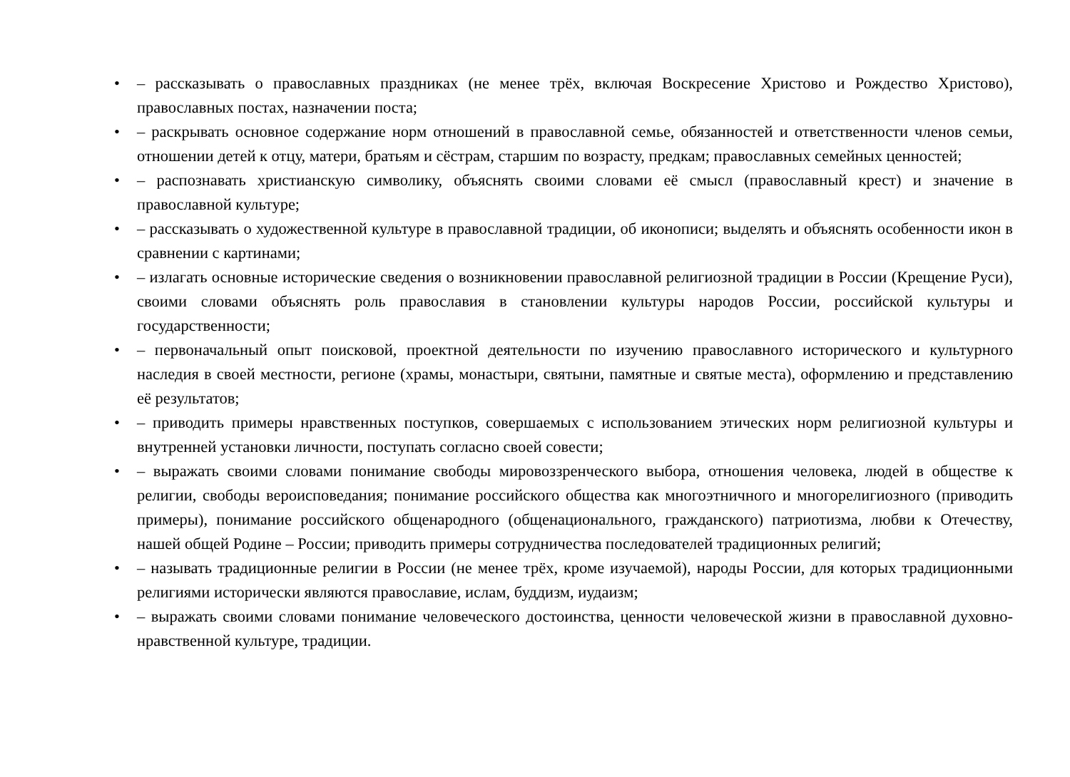• – рассказывать о православных праздниках (не менее трёх, включая Воскресение Христово и Рождество Христово), православных постах, назначении поста;
• – раскрывать основное содержание норм отношений в православной семье, обязанностей и ответственности членов семьи, отношении детей к отцу, матери, братьям и сёстрам, старшим по возрасту, предкам; православных семейных ценностей;
• – распознавать христианскую символику, объяснять своими словами её смысл (православный крест) и значение в православной культуре;
• – рассказывать о художественной культуре в православной традиции, об иконописи; выделять и объяснять особенности икон в сравнении с картинами;
• – излагать основные исторические сведения о возникновении православной религиозной традиции в России (Крещение Руси), своими словами объяснять роль православия в становлении культуры народов России, российской культуры и государственности;
• – первоначальный опыт поисковой, проектной деятельности по изучению православного исторического и культурного наследия в своей местности, регионе (храмы, монастыри, святыни, памятные и святые места), оформлению и представлению её результатов;
• – приводить примеры нравственных поступков, совершаемых с использованием этических норм религиозной культуры и внутренней установки личности, поступать согласно своей совести;
• – выражать своими словами понимание свободы мировоззренческого выбора, отношения человека, людей в обществе к религии, свободы вероисповедания; понимание российского общества как многоэтничного и многорелигиозного (приводить примеры), понимание российского общенародного (общенационального, гражданского) патриотизма, любви к Отечеству, нашей общей Родине – России; приводить примеры сотрудничества последователей традиционных религий;
• – называть традиционные религии в России (не менее трёх, кроме изучаемой), народы России, для которых традиционными религиями исторически являются православие, ислам, буддизм, иудаизм;
• – выражать своими словами понимание человеческого достоинства, ценности человеческой жизни в православной духовно-нравственной культуре, традиции.